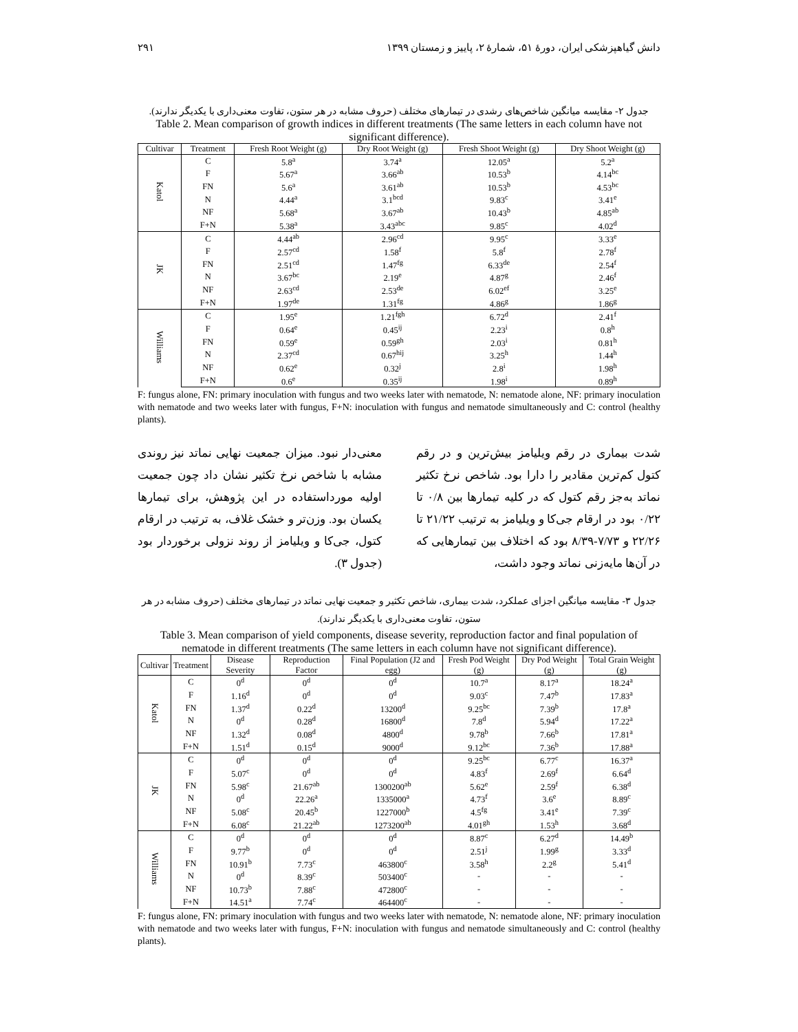دانش گیاهپزشکی ایران، دورهٔ ۵۱، شمارهٔ ۲، پاییز و زمستان ۱۳۹۹ ۲۹۱
جدول ۲- مقایسه میانگین شاخص‌های رشدی در تیمارهای مختلف (حروف مشابه در هر ستون، تفاوت معنی‌داری با یکدیگر ندارند).
Table 2. Mean comparison of growth indices in different treatments (The same letters in each column have not significant difference).
| Cultivar | Treatment | Fresh Root Weight (g) | Dry Root Weight (g) | Fresh Shoot Weight (g) | Dry Shoot Weight (g) |
| --- | --- | --- | --- | --- | --- |
| Katol | C | 5.8<sup>a</sup> | 3.74<sup>a</sup> | 12.05<sup>a</sup> | 5.2<sup>a</sup> |
| | F | 5.67<sup>a</sup> | 3.66<sup>ab</sup> | 10.53<sup>b</sup> | 4.14<sup>bc</sup> |
| | FN | 5.6<sup>a</sup> | 3.61<sup>ab</sup> | 10.53<sup>b</sup> | 4.53<sup>bc</sup> |
| | N | 4.44<sup>a</sup> | 3.1<sup>bcd</sup> | 9.83<sup>c</sup> | 3.41<sup>e</sup> |
| | NF | 5.68<sup>a</sup> | 3.67<sup>ab</sup> | 10.43<sup>b</sup> | 4.85<sup>ab</sup> |
| | F+N | 5.38<sup>a</sup> | 3.43<sup>abc</sup> | 9.85<sup>c</sup> | 4.02<sup>d</sup> |
| JK | C | 4.44<sup>ab</sup> | 2.96<sup>cd</sup> | 9.95<sup>c</sup> | 3.33<sup>e</sup> |
| | F | 2.57<sup>cd</sup> | 1.58<sup>f</sup> | 5.8<sup>f</sup> | 2.78<sup>f</sup> |
| | FN | 2.51<sup>cd</sup> | 1.47<sup>fg</sup> | 6.33<sup>de</sup> | 2.54<sup>f</sup> |
| | N | 3.67<sup>bc</sup> | 2.19<sup>e</sup> | 4.87<sup>g</sup> | 2.46<sup>f</sup> |
| | NF | 2.63<sup>cd</sup> | 2.53<sup>de</sup> | 6.02<sup>ef</sup> | 3.25<sup>e</sup> |
| | F+N | 1.97<sup>de</sup> | 1.31<sup>fg</sup> | 4.86<sup>g</sup> | 1.86<sup>g</sup> |
| Williams | C | 1.95<sup>e</sup> | 1.21<sup>fgh</sup> | 6.72<sup>d</sup> | 2.41<sup>f</sup> |
| | F | 0.64<sup>e</sup> | 0.45<sup>ij</sup> | 2.23<sup>i</sup> | 0.8<sup>h</sup> |
| | FN | 0.59<sup>e</sup> | 0.59<sup>gh</sup> | 2.03<sup>i</sup> | 0.81<sup>h</sup> |
| | N | 2.37<sup>cd</sup> | 0.67<sup>hij</sup> | 3.25<sup>h</sup> | 1.44<sup>h</sup> |
| | NF | 0.62<sup>e</sup> | 0.32<sup>j</sup> | 2.8<sup>i</sup> | 1.98<sup>h</sup> |
| | F+N | 0.6<sup>e</sup> | 0.35<sup>ij</sup> | 1.98<sup>i</sup> | 0.89<sup>h</sup> |
F: fungus alone, FN: primary inoculation with fungus and two weeks later with nematode, N: nematode alone, NF: primary inoculation with nematode and two weeks later with fungus, F+N: inoculation with fungus and nematode simultaneously and C: control (healthy plants).
شدت بیماری در رقم ویلیامز بیش‌ترین و در رقم کتول کم‌ترین مقادیر را دارا بود. شاخص نرخ تکثیر نماتد به‌جز رقم کتول که در کلیه تیمارها بین ۰/۸ تا ۰/۲۲ بود در ارقام جی‌کا و ویلیامز به ترتیب ۲۱/۲۲ تا ۲۲/۲۶ و ۷/۷۳-۸/۳۹ بود که اختلاف بین تیمارهایی که در آن‌ها مایه‌زنی نماتد وجود داشت،
معنی‌دار نبود. میزان جمعیت نهایی نماتد نیز روندی مشابه با شاخص نرخ تکثیر نشان داد چون جمعیت اولیه مورداستفاده در این پژوهش، برای تیمارها یکسان بود. وزن‌تر و خشک غلاف، به ترتیب در ارقام کتول، جی‌کا و ویلیامز از روند نزولی برخوردار بود (جدول ۳).
جدول ۳- مقایسه میانگین اجزای عملکرد، شدت بیماری، شاخص تکثیر و جمعیت نهایی نماتد در تیمارهای مختلف (حروف مشابه در هر ستون، تفاوت معنی‌داری با یکدیگر ندارند).
Table 3. Mean comparison of yield components, disease severity, reproduction factor and final population of nematode in different treatments (The same letters in each column have not significant difference).
| Cultivar | Treatment | Disease Severity | Reproduction Factor | Final Population (J2 and egg) | Fresh Pod Weight (g) | Dry Pod Weight (g) | Total Grain Weight (g) |
| --- | --- | --- | --- | --- | --- | --- | --- |
| Katol | C | 0<sup>d</sup> | 0<sup>d</sup> | 0<sup>d</sup> | 10.7<sup>a</sup> | 8.17<sup>a</sup> | 18.24<sup>a</sup> |
| | F | 1.16<sup>d</sup> | 0<sup>d</sup> | 0<sup>d</sup> | 9.03<sup>c</sup> | 7.47<sup>b</sup> | 17.83<sup>a</sup> |
| | FN | 1.37<sup>d</sup> | 0.22<sup>d</sup> | 13200<sup>d</sup> | 9.25<sup>bc</sup> | 7.39<sup>b</sup> | 17.8<sup>a</sup> |
| | N | 0<sup>d</sup> | 0.28<sup>d</sup> | 16800<sup>d</sup> | 7.8<sup>d</sup> | 5.94<sup>d</sup> | 17.22<sup>a</sup> |
| | NF | 1.32<sup>d</sup> | 0.08<sup>d</sup> | 4800<sup>d</sup> | 9.78<sup>b</sup> | 7.66<sup>b</sup> | 17.81<sup>a</sup> |
| | F+N | 1.51<sup>d</sup> | 0.15<sup>d</sup> | 9000<sup>d</sup> | 9.12<sup>bc</sup> | 7.36<sup>b</sup> | 17.88<sup>a</sup> |
| JK | C | 0<sup>d</sup> | 0<sup>d</sup> | 0<sup>d</sup> | 9.25<sup>bc</sup> | 6.77<sup>c</sup> | 16.37<sup>a</sup> |
| | F | 5.07<sup>c</sup> | 0<sup>d</sup> | 0<sup>d</sup> | 4.83<sup>f</sup> | 2.69<sup>f</sup> | 6.64<sup>d</sup> |
| | FN | 5.98<sup>c</sup> | 21.67<sup>ab</sup> | 1300200<sup>ab</sup> | 5.62<sup>e</sup> | 2.59<sup>f</sup> | 6.38<sup>d</sup> |
| | N | 0<sup>d</sup> | 22.26<sup>a</sup> | 1335000<sup>a</sup> | 4.73<sup>f</sup> | 3.6<sup>e</sup> | 8.89<sup>c</sup> |
| | NF | 5.08<sup>c</sup> | 20.45<sup>b</sup> | 1227000<sup>b</sup> | 4.5<sup>fg</sup> | 3.41<sup>e</sup> | 7.39<sup>c</sup> |
| | F+N | 6.08<sup>c</sup> | 21.22<sup>ab</sup> | 1273200<sup>ab</sup> | 4.01<sup>gh</sup> | 1.53<sup>h</sup> | 3.68<sup>d</sup> |
| Williams | C | 0<sup>d</sup> | 0<sup>d</sup> | 0<sup>d</sup> | 8.87<sup>c</sup> | 6.27<sup>d</sup> | 14.49<sup>b</sup> |
| | F | 9.77<sup>b</sup> | 0<sup>d</sup> | 0<sup>d</sup> | 2.51<sup>j</sup> | 1.99<sup>g</sup> | 3.33<sup>d</sup> |
| | FN | 10.91<sup>b</sup> | 7.73<sup>c</sup> | 463800<sup>c</sup> | 3.58<sup>h</sup> | 2.2<sup>g</sup> | 5.41<sup>d</sup> |
| | N | 0<sup>d</sup> | 8.39<sup>c</sup> | 503400<sup>c</sup> | - | - | - |
| | NF | 10.73<sup>b</sup> | 7.88<sup>c</sup> | 472800<sup>c</sup> | - | - | - |
| | F+N | 14.51<sup>a</sup> | 7.74<sup>c</sup> | 464400<sup>c</sup> | - | - | - |
F: fungus alone, FN: primary inoculation with fungus and two weeks later with nematode, N: nematode alone, NF: primary inoculation with nematode and two weeks later with fungus, F+N: inoculation with fungus and nematode simultaneously and C: control (healthy plants).